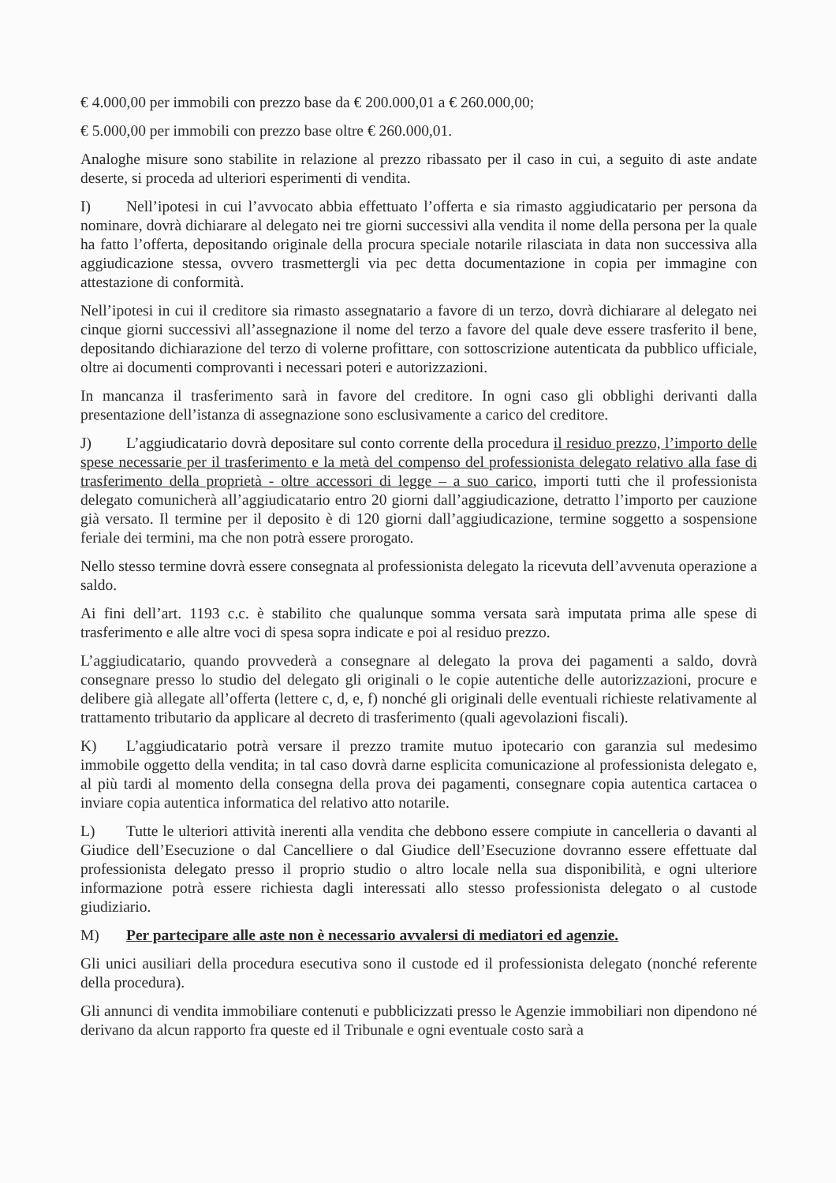€ 4.000,00 per immobili con prezzo base da € 200.000,01 a € 260.000,00;
€ 5.000,00 per immobili con prezzo base oltre € 260.000,01.
Analoghe misure sono stabilite in relazione al prezzo ribassato per il caso in cui, a seguito di aste andate deserte, si proceda ad ulteriori esperimenti di vendita.
I) Nell’ipotesi in cui l’avvocato abbia effettuato l’offerta e sia rimasto aggiudicatario per persona da nominare, dovrà dichiarare al delegato nei tre giorni successivi alla vendita il nome della persona per la quale ha fatto l’offerta, depositando originale della procura speciale notarile rilasciata in data non successiva alla aggiudicazione stessa, ovvero trasmettergli via pec detta documentazione in copia per immagine con attestazione di conformità.
Nell’ipotesi in cui il creditore sia rimasto assegnatario a favore di un terzo, dovrà dichiarare al delegato nei cinque giorni successivi all’assegnazione il nome del terzo a favore del quale deve essere trasferito il bene, depositando dichiarazione del terzo di volerne profittare, con sottoscrizione autenticata da pubblico ufficiale, oltre ai documenti comprovanti i necessari poteri e autorizzazioni.
In mancanza il trasferimento sarà in favore del creditore. In ogni caso gli obblighi derivanti dalla presentazione dell’istanza di assegnazione sono esclusivamente a carico del creditore.
J) L’aggiudicatario dovrà depositare sul conto corrente della procedura il residuo prezzo, l’importo delle spese necessarie per il trasferimento e la metà del compenso del professionista delegato relativo alla fase di trasferimento della proprietà - oltre accessori di legge – a suo carico, importi tutti che il professionista delegato comunicherà all’aggiudicatario entro 20 giorni dall’aggiudicazione, detratto l’importo per cauzione già versato. Il termine per il deposito è di 120 giorni dall’aggiudicazione, termine soggetto a sospensione feriale dei termini, ma che non potrà essere prorogato.
Nello stesso termine dovrà essere consegnata al professionista delegato la ricevuta dell’avvenuta operazione a saldo.
Ai fini dell’art. 1193 c.c. è stabilito che qualunque somma versata sarà imputata prima alle spese di trasferimento e alle altre voci di spesa sopra indicate e poi al residuo prezzo.
L’aggiudicatario, quando provvederà a consegnare al delegato la prova dei pagamenti a saldo, dovrà consegnare presso lo studio del delegato gli originali o le copie autentiche delle autorizzazioni, procure e delibere già allegate all’offerta (lettere c, d, e, f) nonché gli originali delle eventuali richieste relativamente al trattamento tributario da applicare al decreto di trasferimento (quali agevolazioni fiscali).
K) L’aggiudicatario potrà versare il prezzo tramite mutuo ipotecario con garanzia sul medesimo immobile oggetto della vendita; in tal caso dovrà darne esplicita comunicazione al professionista delegato e, al più tardi al momento della consegna della prova dei pagamenti, consegnare copia autentica cartacea o inviare copia autentica informatica del relativo atto notarile.
L) Tutte le ulteriori attività inerenti alla vendita che debbono essere compiute in cancelleria o davanti al Giudice dell’Esecuzione o dal Cancelliere o dal Giudice dell’Esecuzione dovranno essere effettuate dal professionista delegato presso il proprio studio o altro locale nella sua disponibilità, e ogni ulteriore informazione potrà essere richiesta dagli interessati allo stesso professionista delegato o al custode giudiziario.
M) Per partecipare alle aste non è necessario avvalersi di mediatori ed agenzie.
Gli unici ausiliari della procedura esecutiva sono il custode ed il professionista delegato (nonché referente della procedura).
Gli annunci di vendita immobiliare contenuti e pubblicizzati presso le Agenzie immobiliari non dipendono né derivano da alcun rapporto fra queste ed il Tribunale e ogni eventuale costo sarà a